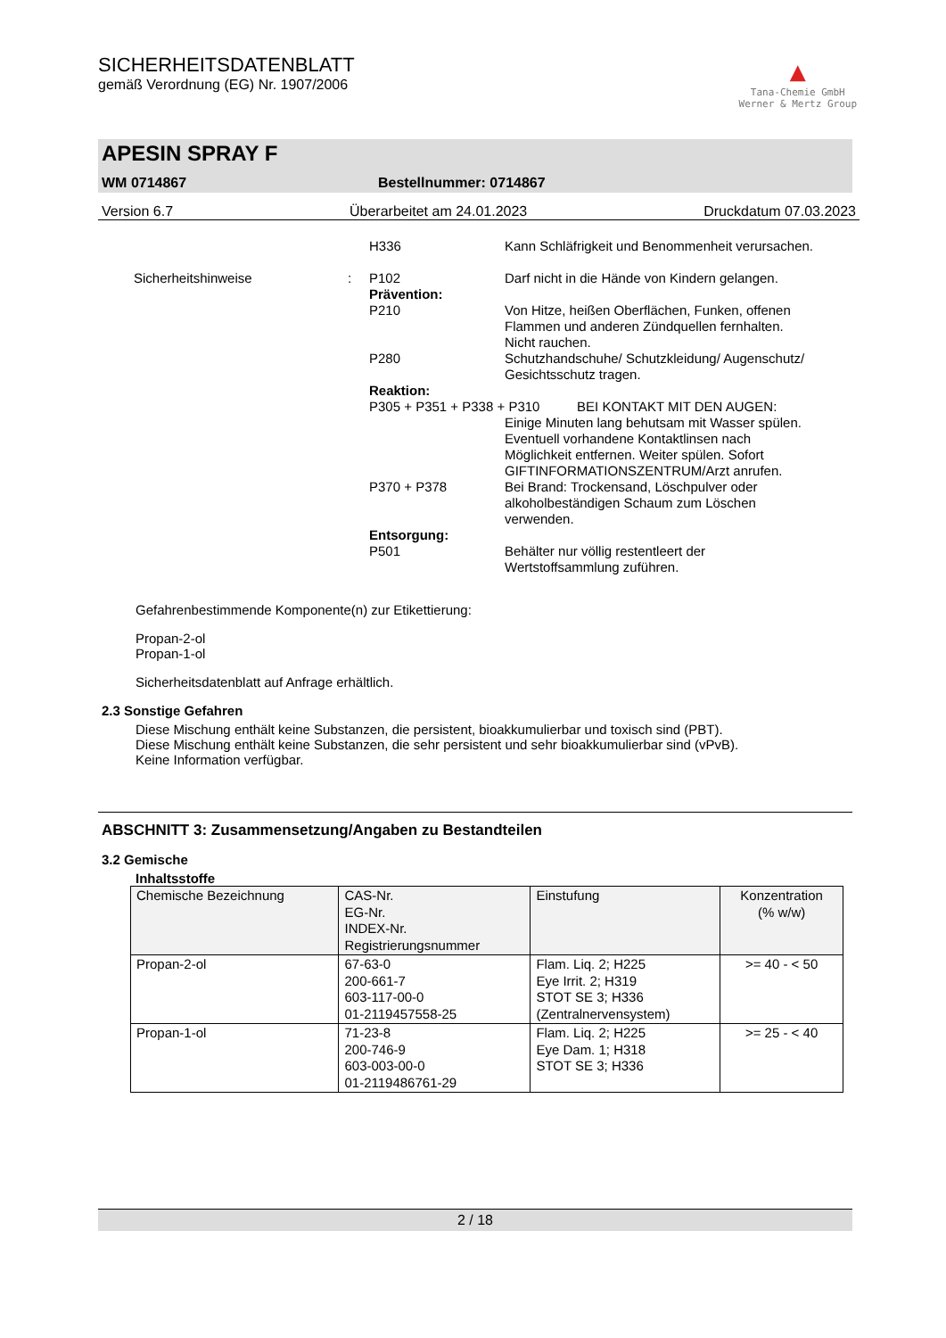SICHERHEITSDATENBLATT
gemäß Verordnung (EG) Nr. 1907/2006
▲
Tana-Chemie GmbH
Werner & Mertz Group
APESIN SPRAY F
WM 0714867 Bestellnummer: 0714867
Version 6.7 Überarbeitet am 24.01.2023 Druckdatum 07.03.2023
H336
Kann Schläfrigkeit und Benommenheit verursachen.
Sicherheitshinweise
:
P102
Darf nicht in die Hände von Kindern gelangen.
Prävention:
P210
Von Hitze, heißen Oberflächen, Funken, offenen Flammen und anderen Zündquellen fernhalten. Nicht rauchen.
P280
Schutzhandschuhe/ Schutzkleidung/ Augenschutz/ Gesichtsschutz tragen.
Reaktion:
P305 + P351 + P338 + P310 BEI KONTAKT MIT DEN AUGEN:
Einige Minuten lang behutsam mit Wasser spülen. Eventuell vorhandene Kontaktlinsen nach Möglichkeit entfernen. Weiter spülen. Sofort GIFTINFORMATIONSZENTRUM/Arzt anrufen.
P370 + P378
Bei Brand: Trockensand, Löschpulver oder alkoholbeständigen Schaum zum Löschen verwenden.
Entsorgung:
P501
Behälter nur völlig restentleert der Wertstoffsammlung zuführen.
Gefahrenbestimmende Komponente(n) zur Etikettierung:
Propan-2-ol
Propan-1-ol
Sicherheitsdatenblatt auf Anfrage erhältlich.
2.3 Sonstige Gefahren
Diese Mischung enthält keine Substanzen, die persistent, bioakkumulierbar und toxisch sind (PBT).
Diese Mischung enthält keine Substanzen, die sehr persistent und sehr bioakkumulierbar sind (vPvB).
Keine Information verfügbar.
ABSCHNITT 3: Zusammensetzung/Angaben zu Bestandteilen
3.2 Gemische
Inhaltsstoffe
| Chemische Bezeichnung | CAS-Nr. EG-Nr. INDEX-Nr. Registrierungsnummer | Einstufung | Konzentration (% w/w) |
| --- | --- | --- | --- |
| Propan-2-ol | 67-63-0 200-661-7 603-117-00-0 01-2119457558-25 | Flam. Liq. 2; H225 Eye Irrit. 2; H319 STOT SE 3; H336 (Zentralnervensystem) | >= 40 - < 50 |
| Propan-1-ol | 71-23-8 200-746-9 603-003-00-0 01-2119486761-29 | Flam. Liq. 2; H225 Eye Dam. 1; H318 STOT SE 3; H336 | >= 25 - < 40 |
2 / 18